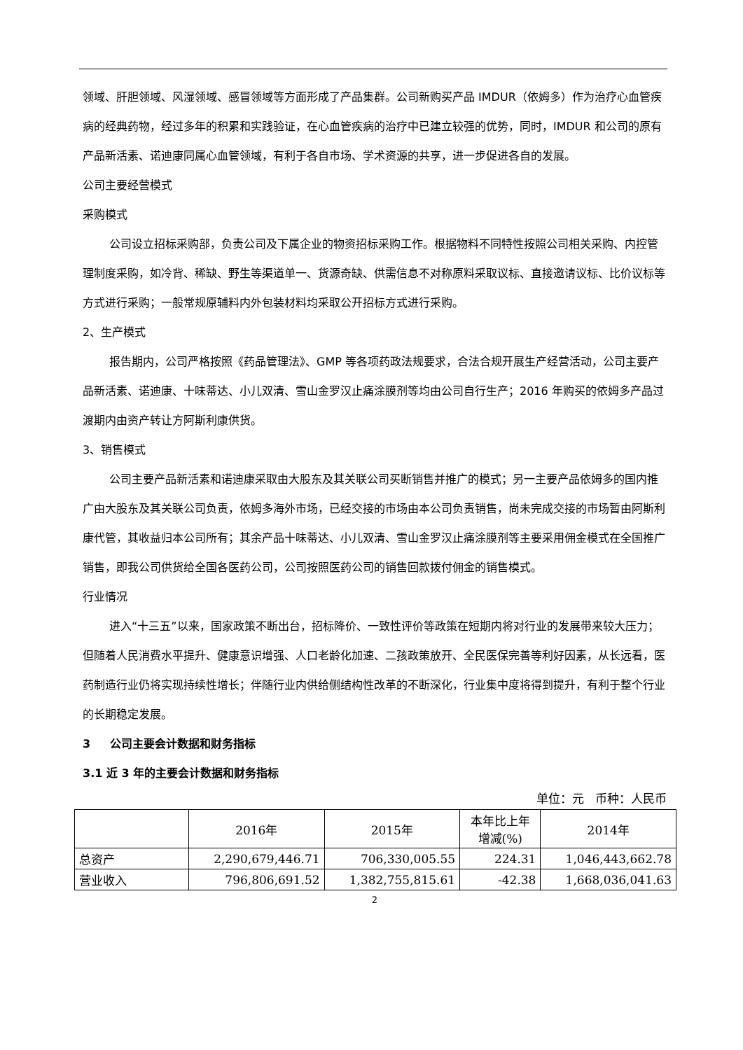领域、肝胆领域、风湿领域、感冒领域等方面形成了产品集群。公司新购买产品 IMDUR（依姆多）作为治疗心血管疾病的经典药物，经过多年的积累和实践验证，在心血管疾病的治疗中已建立较强的优势，同时，IMDUR 和公司的原有产品新活素、诺迪康同属心血管领域，有利于各自市场、学术资源的共享，进一步促进各自的发展。
公司主要经营模式
采购模式
公司设立招标采购部，负责公司及下属企业的物资招标采购工作。根据物料不同特性按照公司相关采购、内控管理制度采购，如冷背、稀缺、野生等渠道单一、货源奇缺、供需信息不对称原料采取议标、直接邀请议标、比价议标等方式进行采购；一般常规原辅料内外包装材料均采取公开招标方式进行采购。
2、生产模式
报告期内，公司严格按照《药品管理法》、GMP 等各项药政法规要求，合法合规开展生产经营活动，公司主要产品新活素、诺迪康、十味蒂达、小儿双清、雪山金罗汉止痛涂膜剂等均由公司自行生产；2016 年购买的依姆多产品过渡期内由资产转让方阿斯利康供货。
3、销售模式
公司主要产品新活素和诺迪康采取由大股东及其关联公司买断销售并推广的模式；另一主要产品依姆多的国内推广由大股东及其关联公司负责，依姆多海外市场，已经交接的市场由本公司负责销售，尚未完成交接的市场暂由阿斯利康代管，其收益归本公司所有；其余产品十味蒂达、小儿双清、雪山金罗汉止痛涂膜剂等主要采用佣金模式在全国推广销售，即我公司供货给全国各医药公司，公司按照医药公司的销售回款拨付佣金的销售模式。
行业情况
进入“十三五”以来，国家政策不断出台，招标降价、一致性评价等政策在短期内将对行业的发展带来较大压力；但随着人民消费水平提升、健康意识增强、人口老龄化加速、二孩政策放开、全民医保完善等利好因素，从长远看，医药制造行业仍将实现持续性增长；伴随行业内供给侧结构性改革的不断深化，行业集中度将得到提升，有利于整个行业的长期稳定发展。
3 公司主要会计数据和财务指标
3.1 近 3 年的主要会计数据和财务指标
单位：元 币种：人民币
| | 2016年 | 2015年 | 本年比上年 增减(%) | 2014年 |
| --- | --- | --- | --- | --- |
| 总资产 | 2,290,679,446.71 | 706,330,005.55 | 224.31 | 1,046,443,662.78 |
| 营业收入 | 796,806,691.52 | 1,382,755,815.61 | -42.38 | 1,668,036,041.63 |
2